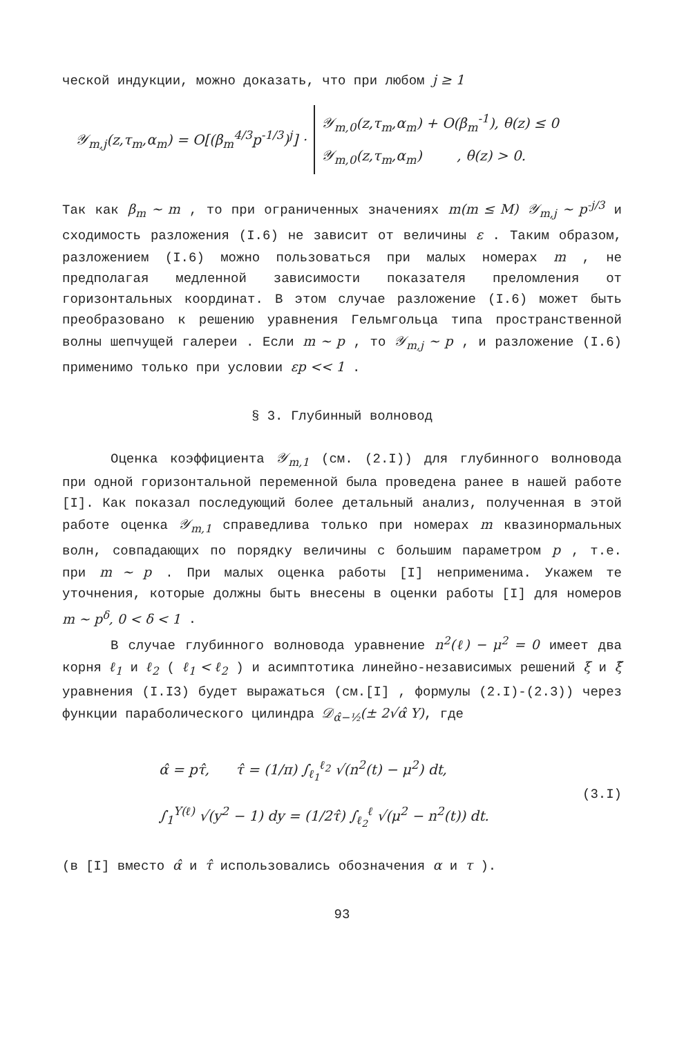ческой индукции, можно доказать, что при любом j ≥ 1
𝒴<sub>m,j</sub>(z,τ<sub>m</sub>,α<sub>m</sub>) = O[(β<sub>m</sub><sup>4/3</sup>p<sup>-1/3</sup>)<sup>j</sup>] ·
𝒴<sub>m,0</sub>(z,τ<sub>m</sub>,α<sub>m</sub>) + O(β<sub>m</sub><sup>-1</sup>), θ(z) ≤ 0
𝒴<sub>m,0</sub>(z,τ<sub>m</sub>,α<sub>m</sub>) , θ(z) > 0.
Так как β<sub>m</sub> ~ m , то при ограниченных значениях m(m ≤ M) 𝒴<sub>m,j</sub> ~ p<sup>-j/3</sup> и сходимость разложения (I.6) не зависит от величины ε . Таким образом, разложением (I.6) можно пользоваться при малых номерах m , не предполагая медленной зависимости показателя преломления от горизонтальных координат. В этом случае разложение (I.6) может быть преобразовано к решению уравнения Гельмгольца типа пространственной волны шепчущей галереи . Если m ~ p , то 𝒴<sub>m,j</sub> ~ p , и разложение (I.6) применимо только при условии εp << 1 .
§ 3. Глубинный волновод
Оценка коэффициента 𝒴<sub>m,1</sub> (см. (2.I)) для глубинного волновода при одной горизонтальной переменной была проведена ранее в нашей работе [I]. Как показал последующий более детальный анализ, полученная в этой работе оценка 𝒴<sub>m,1</sub> справедлива только при номерах m квазинормальных волн, совпадающих по порядку величины с большим параметром p , т.е. при m ~ p . При малых оценка работы [I] неприменима. Укажем те уточнения, которые должны быть внесены в оценки работы [I] для номеров m ~ p<sup>δ</sup>, 0 < δ < 1 .
В случае глубинного волновода уравнение n<sup>2</sup>(ℓ) − μ<sup>2</sup> = 0 имеет два корня ℓ<sub>1</sub> и ℓ<sub>2</sub> ( ℓ<sub>1</sub> < ℓ<sub>2</sub> ) и асимптотика линейно-независимых решений ξ и ξ̃ уравнения (I.I3) будет выражаться (см.[I] , формулы (2.I)-(2.3)) через функции параболического цилиндра 𝒟<sub>α̂−½</sub>(± 2√α̂ Y), где
α̂ = pτ̂, τ̂ = (1/π) ∫<sub>ℓ<sub>1</sub></sub><sup>ℓ<sub>2</sub></sup> √(n<sup>2</sup>(t) − μ<sup>2</sup>) dt,
∫<sub>1</sub><sup>Y(ℓ)</sup> √(y<sup>2</sup> − 1) dy = (1/2τ̂) ∫<sub>ℓ<sub>2</sub></sub><sup>ℓ</sup> √(μ<sup>2</sup> − n<sup>2</sup>(t)) dt.
(3.I)
(в [I] вместо α̂ и τ̂ использовались обозначения α и τ ).
93